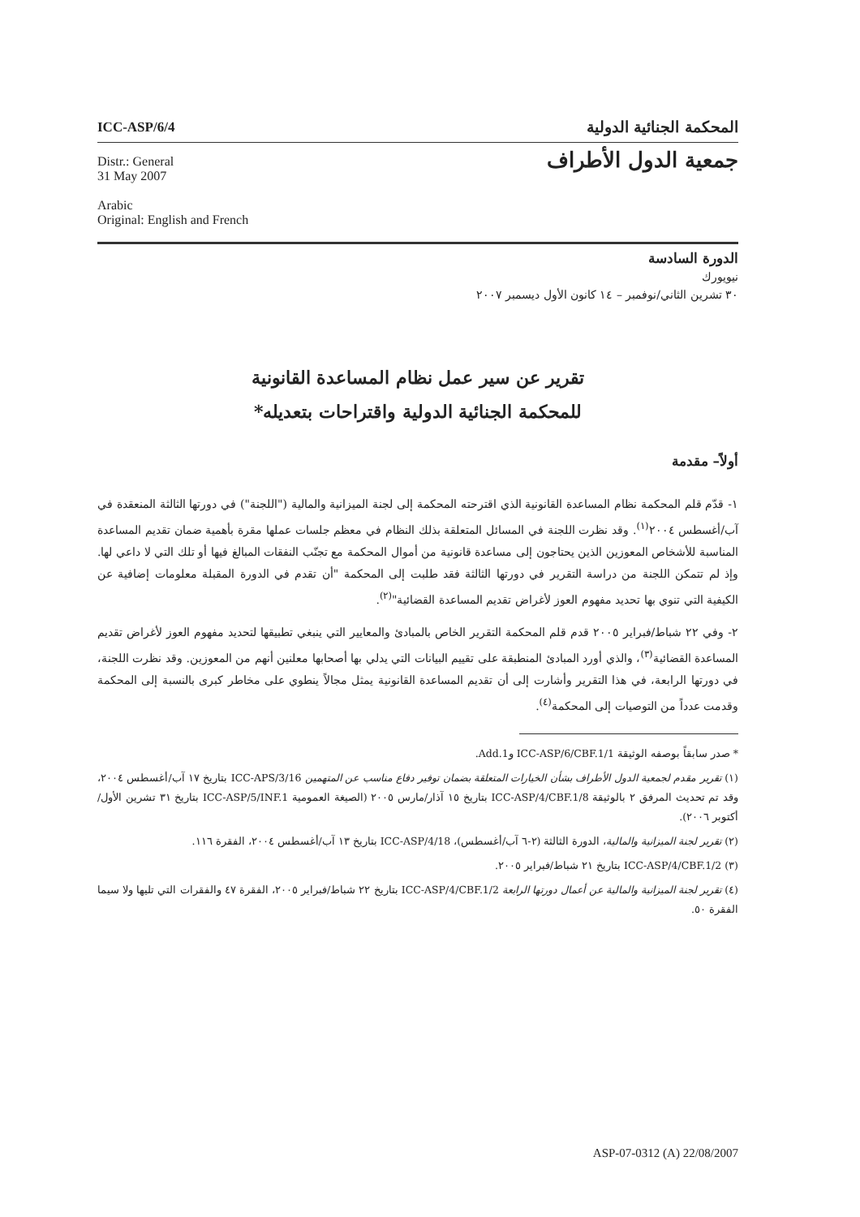ICC-ASP/6/4
المحكمة الجنائية الدولية
Distr.: General
31 May 2007
Arabic
Original: English and French
جمعية الدول الأطراف
الدورة السادسة
نيويورك
٣٠ تشرين الثاني/نوفمبر – ١٤ كانون الأول ديسمبر ٢٠٠٧
تقرير عن سير عمل نظام المساعدة القانونية
للمحكمة الجنائية الدولية واقتراحات بتعديله*
أولاً– مقدمة
١- قدّم قلم المحكمة نظام المساعدة القانونية الذي اقترحته المحكمة إلى لجنة الميزانية والمالية ("اللجنة") في دورتها الثالثة المنعقدة في آب/أغسطس ٢٠٠٤<sup>(١)</sup>. وقد نظرت اللجنة في المسائل المتعلقة بذلك النظام في معظم جلسات عملها مقرة بأهمية ضمان تقديم المساعدة المناسبة للأشخاص المعوزين الذين يحتاجون إلى مساعدة قانونية من أموال المحكمة مع تجنّب النفقات المبالغ فيها أو تلك التي لا داعي لها. وإذ لم تتمكن اللجنة من دراسة التقرير في دورتها الثالثة فقد طلبت إلى المحكمة "أن تقدم في الدورة المقبلة معلومات إضافية عن الكيفية التي تنوي بها تحديد مفهوم العوز لأغراض تقديم المساعدة القضائية"<sup>(٢)</sup>.
٢- وفي ٢٢ شباط/فبراير ٢٠٠٥ قدم قلم المحكمة التقرير الخاص بالمبادئ والمعايير التي ينبغي تطبيقها لتحديد مفهوم العوز لأغراض تقديم المساعدة القضائية<sup>(٣)</sup>، والذي أورد المبادئ المنطبقة على تقييم البيانات التي يدلي بها أصحابها معلنين أنهم من المعوزين. وقد نظرت اللجنة، في دورتها الرابعة، في هذا التقرير وأشارت إلى أن تقديم المساعدة القانونية يمثل مجالاً ينطوي على مخاطر كبرى بالنسبة إلى المحكمة وقدمت عدداً من التوصيات إلى المحكمة<sup>(٤)</sup>.
* صدر سابقاً بوصفه الوثيقة ICC-ASP/6/CBF.1/1 وAdd.1.
(١) تقرير مقدم لجمعية الدول الأطراف بشأن الخيارات المتعلقة بضمان توفير دفاع مناسب عن المتهمين ICC-APS/3/16 بتاريخ ١٧ آب/أغسطس ٢٠٠٤، وقد تم تحديث المرفق ٢ بالوثيقة ICC-ASP/4/CBF.1/8 بتاريخ ١٥ آذار/مارس ٢٠٠٥ (الصيغة العمومية ICC-ASP/5/INF.1 بتاريخ ٣١ تشرين الأول/أكتوبر ٢٠٠٦).
(٢) تقرير لجنة الميزانية والمالية، الدورة الثالثة (٢-٦ آب/أغسطس)، ICC-ASP/4/18 بتاريخ ١٣ آب/أغسطس ٢٠٠٤، الفقرة ١١٦.
(٣) ICC-ASP/4/CBF.1/2 بتاريخ ٢١ شباط/فبراير ٢٠٠٥.
(٤) تقرير لجنة الميزانية والمالية عن أعمال دورتها الرابعة ICC-ASP/4/CBF.1/2 بتاريخ ٢٢ شباط/فبراير ٢٠٠٥، الفقرة ٤٧ والفقرات التي تليها ولا سيما الفقرة ٥٠.
ASP-07-0312 (A) 22/08/2007